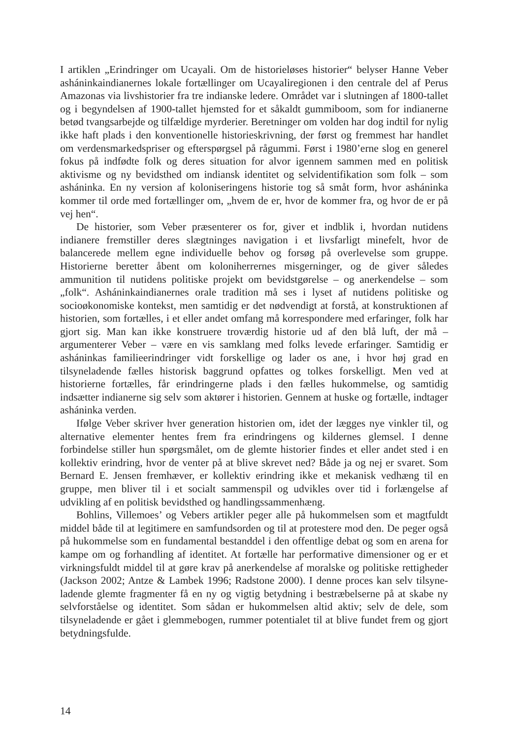I artiklen „Erindringer om Ucayali. Om de historieløses historier“ belyser Hanne Veber asháninkaindianernes lokale fortællinger om Ucayaliregionen i den centrale del af Perus Amazonas via livshistorier fra tre indianske ledere. Området var i slutningen af 1800-tallet og i begyndelsen af 1900-tallet hjemsted for et såkaldt gummiboom, som for indianerne betød tvangsarbejde og tilfældige myrderier. Beretninger om volden har dog indtil for nylig ikke haft plads i den konventionelle historieskrivning, der først og fremmest har handlet om verdensmarkedspriser og efterspørgsel på rågummi. Først i 1980’erne slog en generel fokus på indfødte folk og deres situation for alvor igennem sammen med en politisk aktivisme og ny bevidsthed om indiansk identitet og selvidentifikation som folk – som asháninka. En ny version af koloniseringens historie tog så småt form, hvor asháninka kommer til orde med fortællinger om, „hvem de er, hvor de kommer fra, og hvor de er på vej hen“.
De historier, som Veber præsenterer os for, giver et indblik i, hvordan nutidens indianere fremstiller deres slægtninges navigation i et livsfarligt minefelt, hvor de balancerede mellem egne individuelle behov og forsøg på overlevelse som gruppe. Historierne beretter åbent om koloniherrernes misgerninger, og de giver således ammunition til nutidens politiske projekt om bevidstgørelse – og anerkendelse – som „folk“. Asháninkaindianernes orale tradition må ses i lyset af nutidens politiske og socioøkonomiske kontekst, men samtidig er det nødvendigt at forstå, at konstruktionen af historien, som fortælles, i et eller andet omfang må korrespondere med erfaringer, folk har gjort sig. Man kan ikke konstruere troværdig historie ud af den blå luft, der må – argumenterer Veber – være en vis samklang med folks levede erfaringer. Samtidig er asháninkas familieerindringer vidt forskellige og lader os ane, i hvor høj grad en tilsyneladende fælles historisk baggrund opfattes og tolkes forskelligt. Men ved at historierne fortælles, får erindringerne plads i den fælles hukommelse, og samtidig indsætter indianerne sig selv som aktører i historien. Gennem at huske og fortælle, indtager asháninka verden.
Ifølge Veber skriver hver generation historien om, idet der lægges nye vinkler til, og alternative elementer hentes frem fra erindringens og kildernes glemsel. I denne forbindelse stiller hun spørgsmålet, om de glemte historier findes et eller andet sted i en kollektiv erindring, hvor de venter på at blive skrevet ned? Både ja og nej er svaret. Som Bernard E. Jensen fremhæver, er kollektiv erindring ikke et mekanisk vedhæng til en gruppe, men bliver til i et socialt sammenspil og udvikles over tid i forlængelse af udvikling af en politisk bevidsthed og handlingssammenhæng.
Bohlins, Villemoes’ og Vebers artikler peger alle på hukommelsen som et magtfuldt middel både til at legitimere en samfundsorden og til at protestere mod den. De peger også på hukommelse som en fundamental bestanddel i den offentlige debat og som en arena for kampe om og forhandling af identitet. At fortælle har performative dimensioner og er et virkningsfuldt middel til at gøre krav på anerkendelse af moralske og politiske rettigheder (Jackson 2002; Antze & Lambek 1996; Radstone 2000). I denne proces kan selv tilsyne-ladende glemte fragmenter få en ny og vigtig betydning i bestræbelserne på at skabe ny selvforståelse og identitet. Som sådan er hukommelsen altid aktiv; selv de dele, som tilsyneladende er gået i glemmebogen, rummer potentialet til at blive fundet frem og gjort betydningsfulde.
14